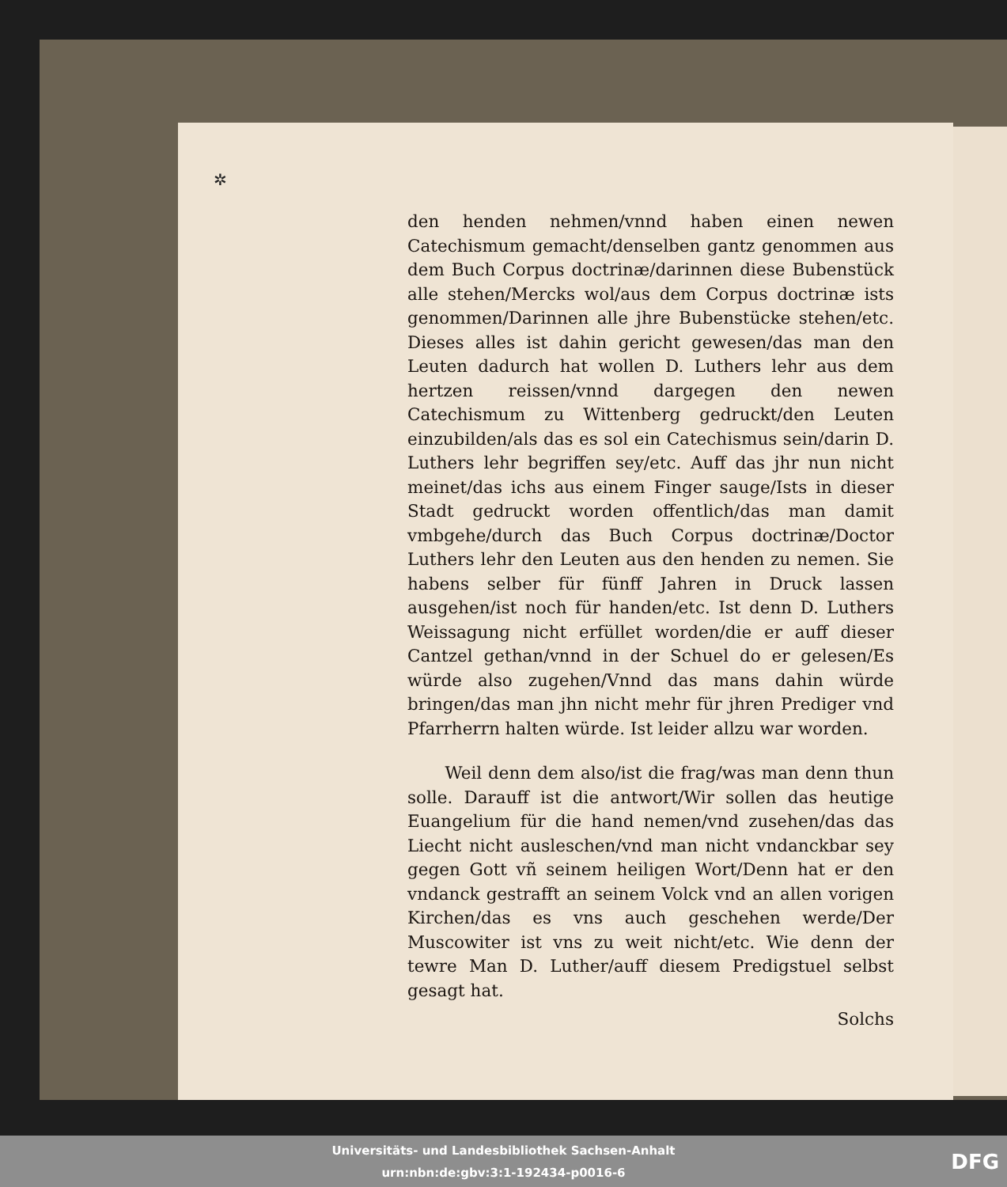✲
den henden nehmen/vnnd haben einen newen Catechismum gemacht/denselben gantz genommen aus dem Buch Corpus doctrinæ/darinnen diese Bubenstück alle stehen/Mercks wol/aus dem Corpus doctrinæ ists genommen/Darinnen alle jhre Bubenstücke stehen/etc. Dieses alles ist dahin gericht gewesen/das man den Leuten dadurch hat wollen D. Luthers lehr aus dem hertzen reissen/vnnd dargegen den newen Catechismum zu Wittenberg gedruckt/den Leuten einzubilden/als das es sol ein Catechismus sein/darin D. Luthers lehr begriffen sey/etc. Auff das jhr nun nicht meinet/das ichs aus einem Finger sauge/Ists in dieser Stadt gedruckt worden offentlich/das man damit vmbgehe/durch das Buch Corpus doctrinæ/Doctor Luthers lehr den Leuten aus den henden zu nemen. Sie habens selber für fünff Jahren in Druck lassen ausgehen/ist noch für handen/etc. Ist denn D. Luthers Weissagung nicht erfüllet worden/die er auff dieser Cantzel gethan/vnnd in der Schuel do er gelesen/Es würde also zugehen/Vnnd das mans dahin würde bringen/das man jhn nicht mehr für jhren Prediger vnd Pfarrherrn halten würde. Ist leider allzu war worden.
Weil denn dem also/ist die frag/was man denn thun solle. Darauff ist die antwort/Wir sollen das heutige Euangelium für die hand nemen/vnd zusehen/das das Liecht nicht ausleschen/vnd man nicht vndanckbar sey gegen Gott vñ seinem heiligen Wort/Denn hat er den vndanck gestrafft an seinem Volck vnd an allen vorigen Kirchen/das es vns auch geschehen werde/Der Muscowiter ist vns zu weit nicht/etc. Wie denn der tewre Man D. Luther/auff diesem Predigstuel selbst gesagt hat.
Solchs
Universitäts- und Landesbibliothek Sachsen-Anhalt
urn:nbn:de:gbv:3:1-192434-p0016-6
DFG